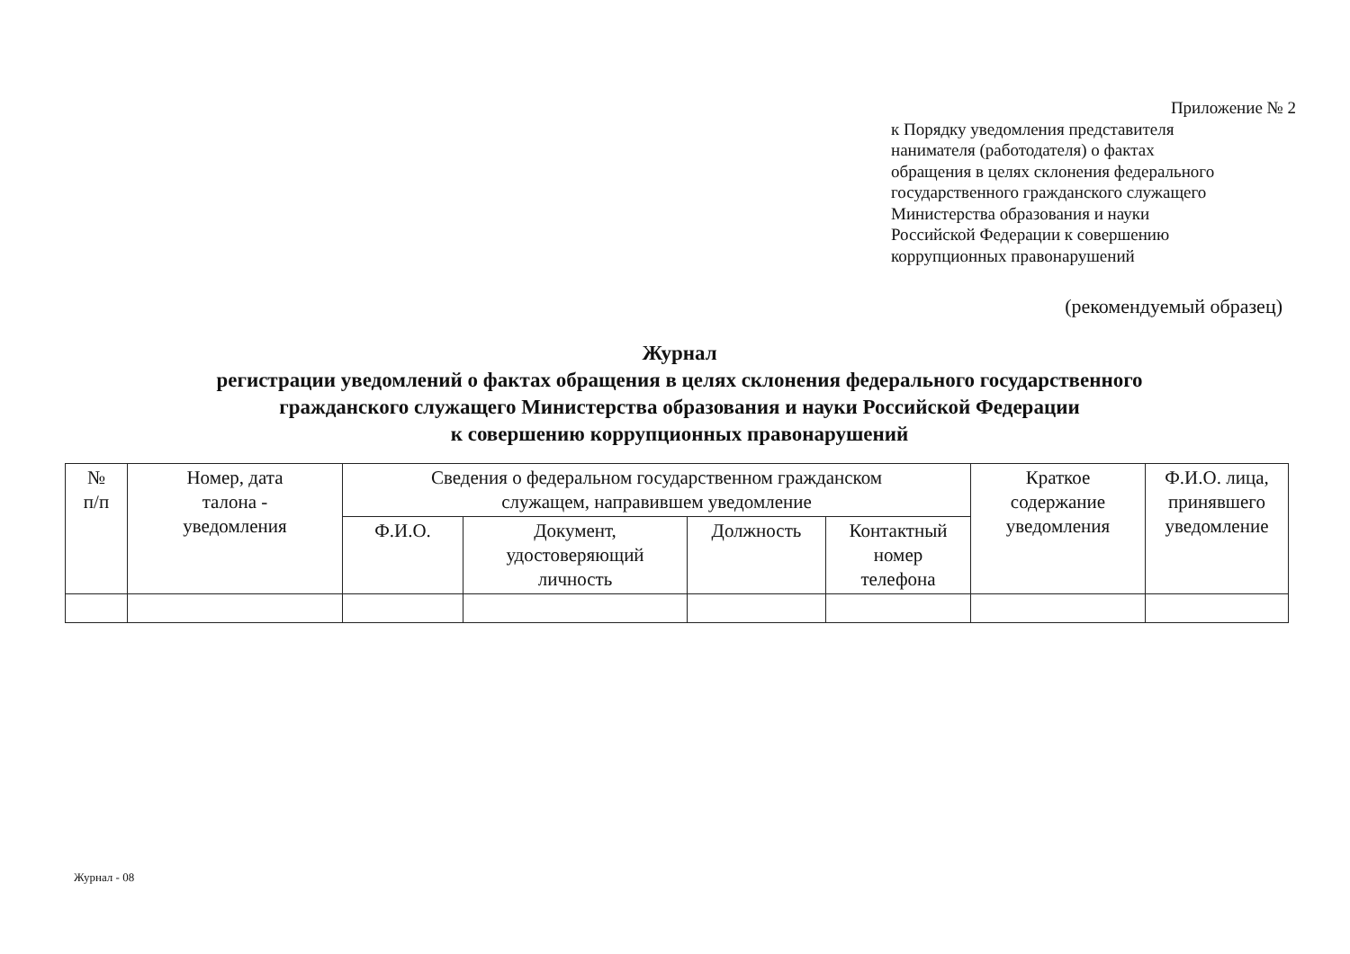Приложение № 2
к Порядку уведомления представителя
нанимателя (работодателя) о фактах
обращения в целях склонения федерального
государственного гражданского служащего
Министерства образования и науки
Российской Федерации к совершению
коррупционных правонарушений
(рекомендуемый образец)
Журнал
регистрации уведомлений о фактах обращения в целях склонения федерального государственного
гражданского служащего Министерства образования и науки Российской Федерации
к совершению коррупционных правонарушений
| № п/п | Номер, дата талона - уведомления | Сведения о федеральном государственном гражданском служащем, направившем уведомление | | | | Краткое содержание уведомления | Ф.И.О. лица, принявшего уведомление |
| --- | --- | --- | --- | --- | --- | --- | --- |
| | | Ф.И.О. | Документ, удостоверяющий личность | Должность | Контактный номер телефона | | |
Журнал - 08